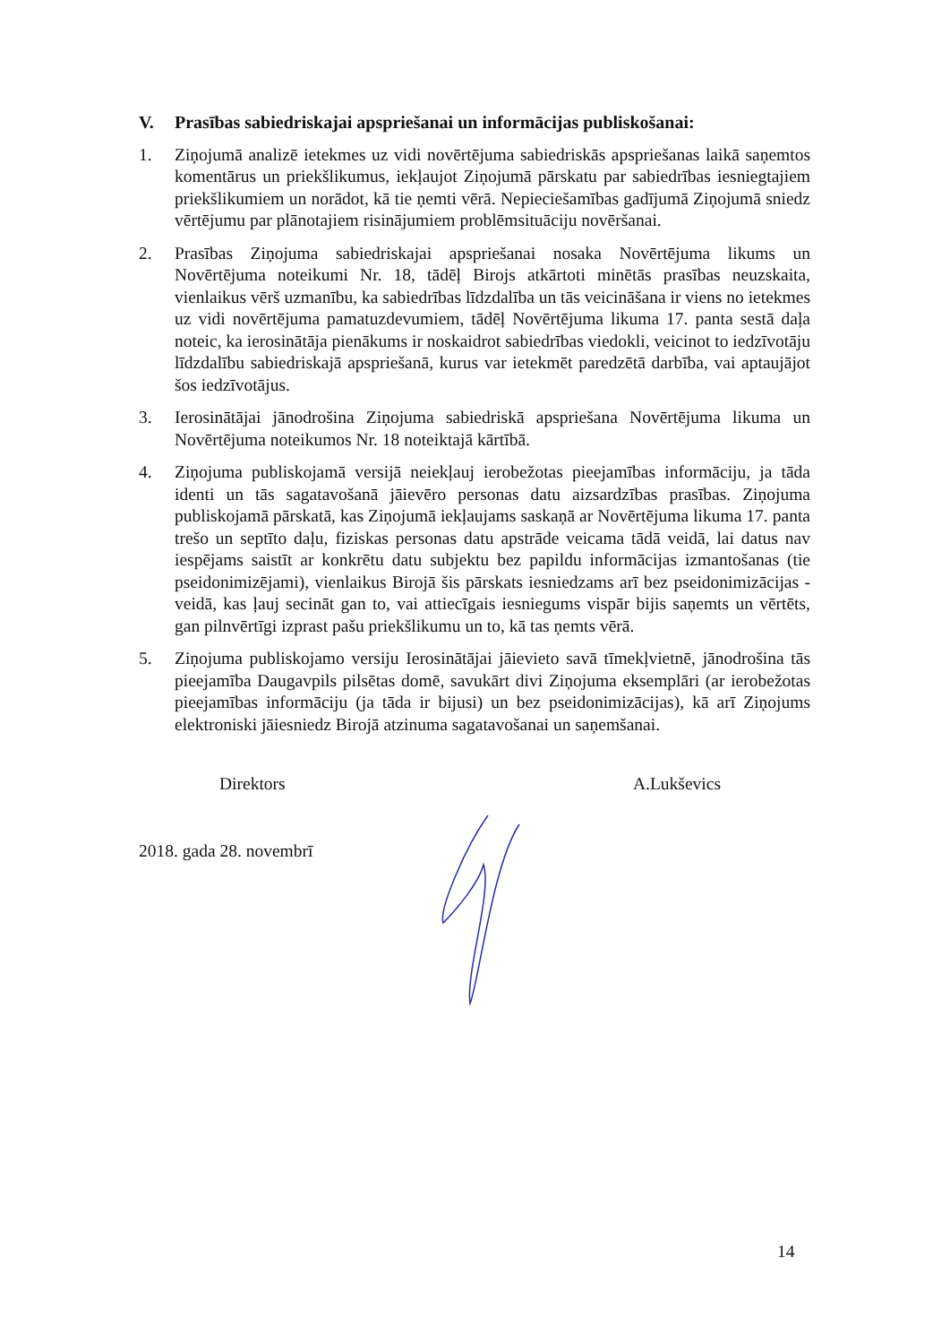V. Prasības sabiedriskajai apspriešanai un informācijas publiskošanai:
1. Ziņojumā analizē ietekmes uz vidi novērtējuma sabiedriskās apspriešanas laikā saņemtos komentārus un priekšlikumus, iekļaujot Ziņojumā pārskatu par sabiedrības iesniegtajiem priekšlikumiem un norādot, kā tie ņemti vērā. Nepieciešamības gadījumā Ziņojumā sniedz vērtējumu par plānotajiem risinājumiem problēmsituāciju novēršanai.
2. Prasības Ziņojuma sabiedriskajai apspriešanai nosaka Novērtējuma likums un Novērtējuma noteikumi Nr. 18, tādēļ Birojs atkārtoti minētās prasības neuzskaita, vienlaikus vērš uzmanību, ka sabiedrības līdzdalība un tās veicināšana ir viens no ietekmes uz vidi novērtējuma pamatuzdevumiem, tādēļ Novērtējuma likuma 17. panta sestā daļa noteic, ka ierosinātāja pienākums ir noskaidrot sabiedrības viedokli, veicinot to iedzīvotāju līdzdalību sabiedriskajā apspriešanā, kurus var ietekmēt paredzētā darbība, vai aptaujājot šos iedzīvotājus.
3. Ierosinātājai jānodrošina Ziņojuma sabiedriskā apspriešana Novērtējuma likuma un Novērtējuma noteikumos Nr. 18 noteiktajā kārtībā.
4. Ziņojuma publiskojamā versijā neiekļauj ierobežotas pieejamības informāciju, ja tāda identi un tās sagatavošanā jāievēro personas datu aizsardzības prasības. Ziņojuma publiskojamā pārskatā, kas Ziņojumā iekļaujams saskaņā ar Novērtējuma likuma 17. panta trešo un septīto daļu, fiziskas personas datu apstrāde veicama tādā veidā, lai datus nav iespējams saistīt ar konkrētu datu subjektu bez papildu informācijas izmantošanas (tie pseidonimizējami), vienlaikus Birojā šis pārskats iesniedzams arī bez pseidonimizācijas - veidā, kas ļauj secināt gan to, vai attiecīgais iesniegums vispār bijis saņemts un vērtēts, gan pilnvērtīgi izprast pašu priekšlikumu un to, kā tas ņemts vērā.
5. Ziņojuma publiskojamo versiju Ierosinātājai jāievieto savā tīmekļvietnē, jānodrošina tās pieejamība Daugavpils pilsētas domē, savukārt divi Ziņojuma eksemplāri (ar ierobežotas pieejamības informāciju (ja tāda ir bijusi) un bez pseidonimizācijas), kā arī Ziņojums elektroniski jāiesniedz Birojā atzinuma sagatavošanai un saņemšanai.
Direktors A.Lukševics
2018. gada 28. novembrī
14